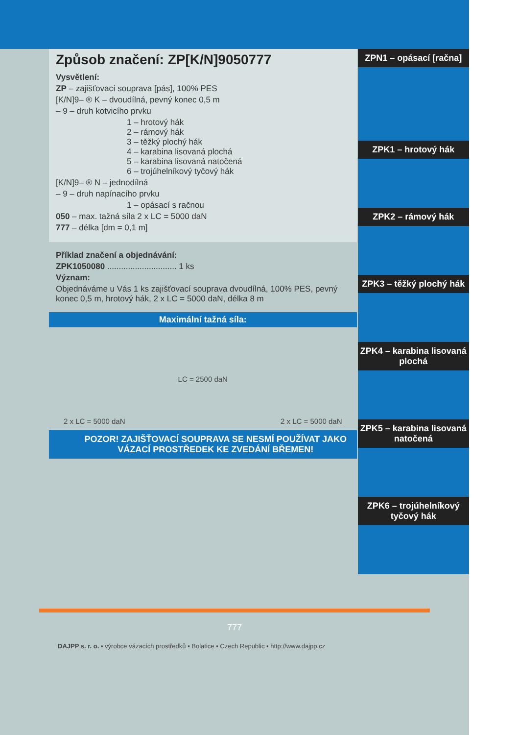Způsob značení: ZP[K/N]9050777
Vysvětlení:
ZP – zajišťovací souprava [pás], 100% PES
[K/N]9– ® K – dvoudílná, pevný konec 0,5 m
– 9 – druh kotvicího prvku
1 – hrotový hák
2 – rámový hák
3 – těžký plochý hák
4 – karabina lisovaná plochá
5 – karabina lisovaná natočená
6 – trojúhelníkový tyčový hák
[K/N]9– ® N – jednodílná
– 9 – druh napínacího prvku
1 – opásací s račnou
050 – max. tažná síla 2 x LC = 5000 daN
777 – délka [dm = 0,1 m]
Příklad značení a objednávání:
ZPK1050080 .............................. 1 ks
Význam:
Objednáváme u Vás 1 ks zajišťovací souprava dvoudílná, 100% PES, pevný konec 0,5 m, hrotový hák, 2 x LC = 5000 daN, délka 8 m
Maximální tažná síla:
2 x LC = 5000 daN LC = 2500 daN 2 x LC = 5000 daN
POZOR! ZAJIŠŤOVACÍ SOUPRAVA SE NESMÍ POUŽÍVAT JAKO VÁZACÍ PROSTŘEDEK KE ZVEDÁNÍ BŘEMEN!
ZPN1 – opásací [račna]
ZPK1 – hrotový hák
ZPK2 – rámový hák
ZPK3 – těžký plochý hák
ZPK4 – karabina lisovaná plochá
ZPK5 – karabina lisovaná natočená
ZPK6 – trojúhelníkový tyčový hák
777
DAJPP s. r. o. • výrobce vázacích prostředků • Bolatice • Czech Republic • http://www.dajpp.cz